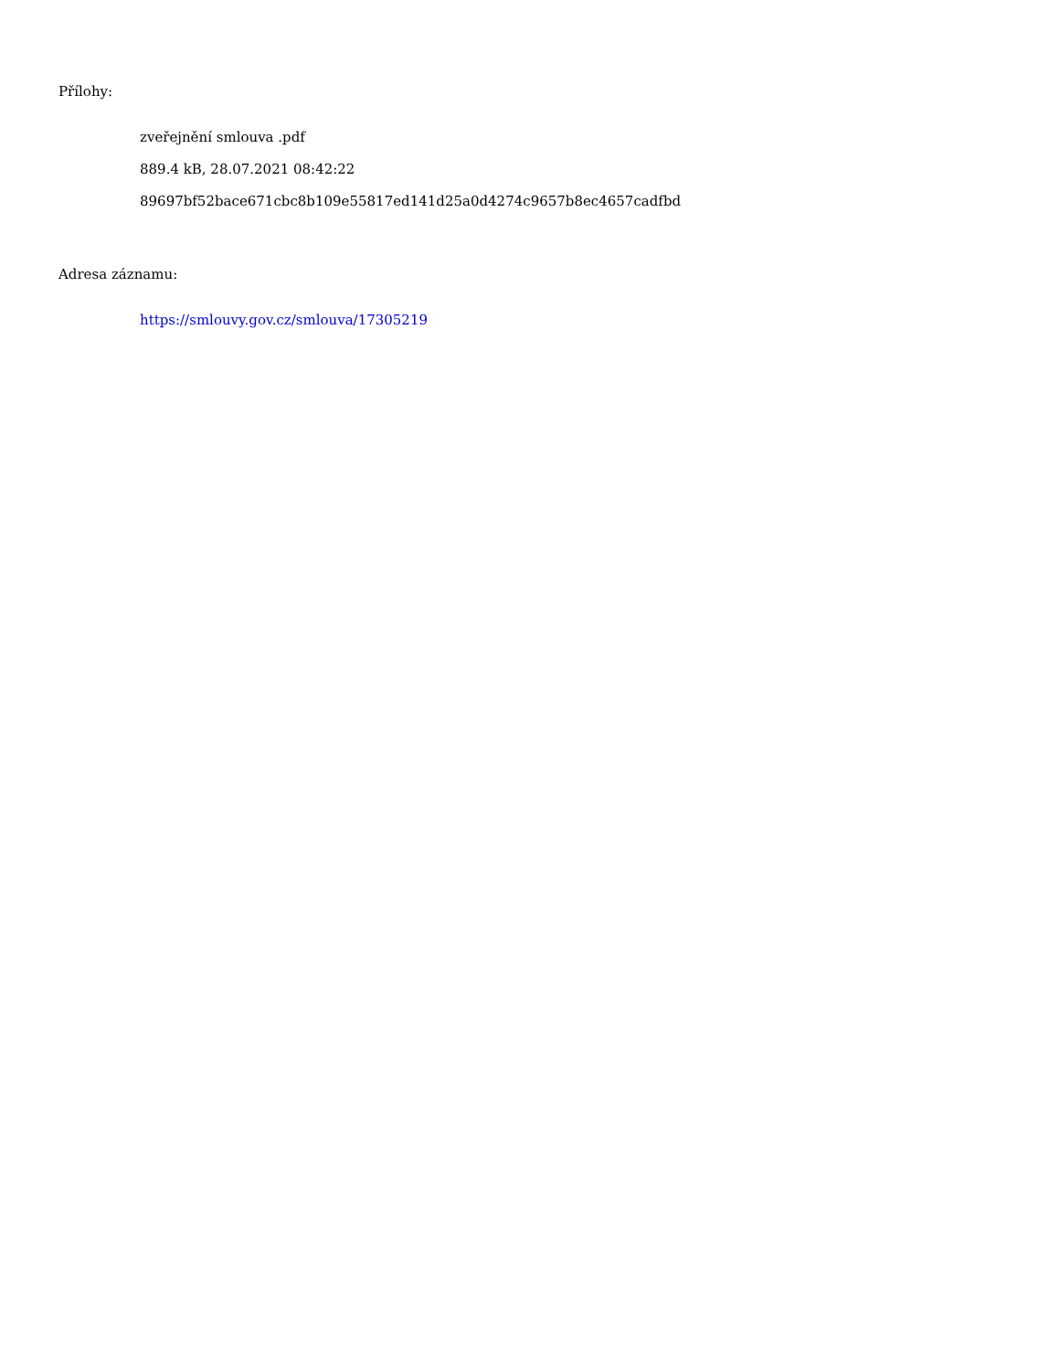Přílohy:
zveřejnění smlouva .pdf
889.4 kB, 28.07.2021 08:42:22
89697bf52bace671cbc8b109e55817ed141d25a0d4274c9657b8ec4657cadfbd
Adresa záznamu:
https://smlouvy.gov.cz/smlouva/17305219